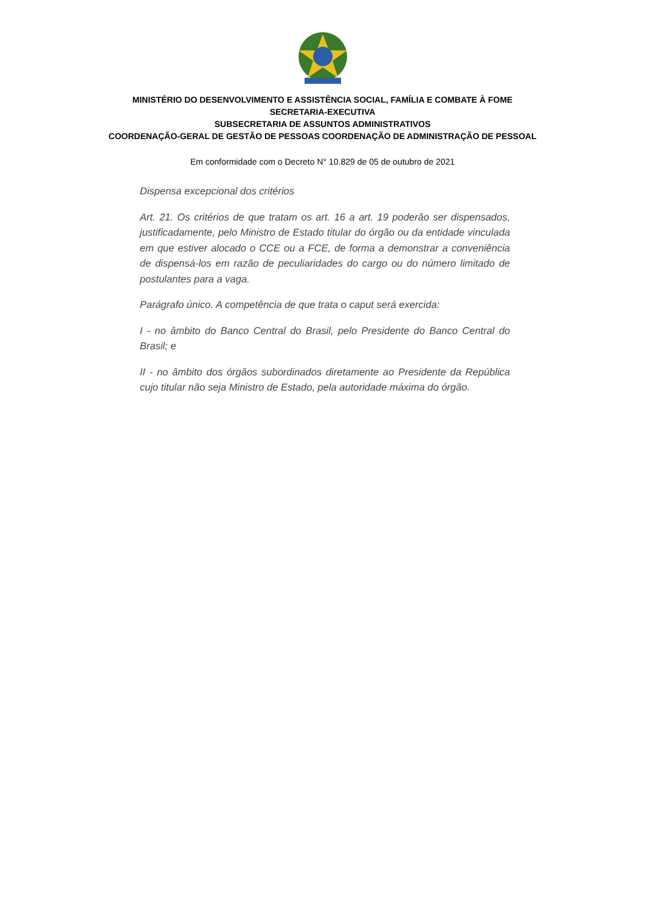MINISTÉRIO DO DESENVOLVIMENTO E ASSISTÊNCIA SOCIAL, FAMÍLIA E COMBATE À FOME
SECRETARIA-EXECUTIVA
SUBSECRETARIA DE ASSUNTOS ADMINISTRATIVOS
COORDENAÇÃO-GERAL DE GESTÃO DE PESSOAS COORDENAÇÃO DE ADMINISTRAÇÃO DE PESSOAL
Em conformidade com o Decreto N° 10.829 de 05 de outubro de 2021
Dispensa excepcional dos critérios
Art. 21. Os critérios de que tratam os art. 16 a art. 19 poderão ser dispensados, justificadamente, pelo Ministro de Estado titular do órgão ou da entidade vinculada em que estiver alocado o CCE ou a FCE, de forma a demonstrar a conveniência de dispensá-los em razão de peculiaridades do cargo ou do número limitado de postulantes para a vaga.
Parágrafo único. A competência de que trata o caput será exercida:
I - no âmbito do Banco Central do Brasil, pelo Presidente do Banco Central do Brasil; e
II - no âmbito dos órgãos subordinados diretamente ao Presidente da República cujo titular não seja Ministro de Estado, pela autoridade máxima do órgão.